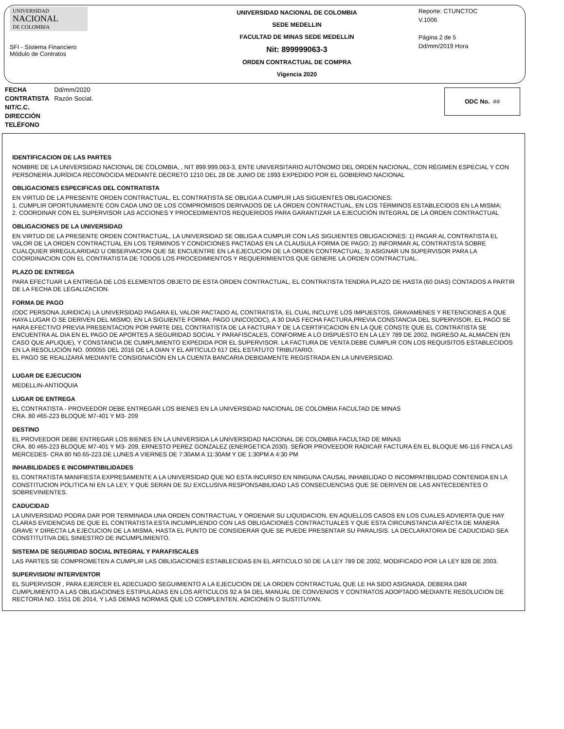UNIVERSIDAD
NACIONAL
DE COLOMBIA
SFI - Sistema Financiero
Módulo de Contratos
UNIVERSIDAD NACIONAL DE COLOMBIA
SEDE MEDELLIN
FACULTAD DE MINAS SEDE MEDELLIN
Nit: 899999063-3
ORDEN CONTRACTUAL DE COMPRA
Vigencia 2020
Reporte: CTUNCTOC
V.1006
Página 2 de 5
Dd/mm/2019 Hora
| FECHA | Dd/mm/2020 |
| CONTRATISTA | Razón Social. |
| NIT/C.C. | |
| DIRECCIÓN | |
| TELÉFONO | |
ODC No. ##
IDENTIFICACION DE LAS PARTES
NOMBRE DE LA UNIVERSIDAD NACIONAL DE COLOMBIA, , NIT 899.999.063-3, ENTE UNIVERSITARIO AUTÓNOMO DEL ORDEN NACIONAL, CON RÉGIMEN ESPECIAL Y CON PERSONERÍA JURÍDICA RECONOCIDA MEDIANTE DECRETO 1210 DEL 28 DE JUNIO DE 1993 EXPEDIDO POR EL GOBIERNO NACIONAL
OBLIGACIONES ESPECIFICAS DEL CONTRATISTA
EN VIRTUD DE LA PRESENTE ORDEN CONTRACTUAL, EL CONTRATISTA SE OBLIGA A CUMPLIR LAS SIGUIENTES OBLIGACIONES:
1. CUMPLIR OPORTUNAMENTE CON CADA UNO DE LOS COMPROMISOS DERIVADOS DE LA ORDEN CONTRACTUAL, EN LOS TÉRMINOS ESTABLECIDOS EN LA MISMA;
2. COORDINAR CON EL SUPERVISOR LAS ACCIONES Y PROCEDIMIENTOS REQUERIDOS PARA GARANTIZAR LA EJECUCIÓN INTEGRAL DE LA ORDEN CONTRACTUAL
OBLIGACIONES DE LA UNIVERSIDAD
EN VIRTUD DE LA PRESENTE ORDEN CONTRACTUAL, LA UNIVERSIDAD SE OBLIGA A CUMPLIR CON LAS SIGUIENTES OBLIGACIONES: 1) PAGAR AL CONTRATISTA EL VALOR DE LA ORDEN CONTRACTUAL EN LOS TERMINOS Y CONDICIONES PACTADAS EN LA CLAUSULA FORMA DE PAGO; 2) INFORMAR AL CONTRATISTA SOBRE CUALQUIER IRREGULARIDAD U OBSERVACION QUE SE ENCUENTRE EN LA EJECUCION DE LA ORDEN CONTRACTUAL; 3) ASIGNAR UN SUPERVISOR PARA LA COORDINACION CON EL CONTRATISTA DE TODOS LOS PROCEDIMIENTOS Y REQUERIMIENTOS QUE GENERE LA ORDEN CONTRACTUAL.
PLAZO DE ENTREGA
PARA EFECTUAR LA ENTREGA DE LOS ELEMENTOS OBJETO DE ESTA ORDEN CONTRACTUAL, EL CONTRATISTA TENDRA PLAZO DE HASTA (60 DIAS) CONTADOS A PARTIR DE LA FECHA DE LEGALIZACION.
FORMA DE PAGO
(ODC PERSONA JURIDICA) LA UNIVERSIDAD PAGARA EL VALOR PACTADO AL CONTRATISTA, EL CUAL INCLUYE LOS IMPUESTOS, GRAVAMENES Y RETENCIONES A QUE HAYA LUGAR O SE DERIVEN DEL MISMO, EN LA SIGUIENTE FORMA: PAGO UNICO(ODC), A 30 DIAS FECHA FACTURA,PREVIA CONSTANCIA DEL SUPERVISOR, EL PAGO SE HARA EFECTIVO PREVIA PRESENTACION POR PARTE DEL CONTRATISTA DE LA FACTURA Y DE LA CERTIFICACION EN LA QUE CONSTE QUE EL CONTRATISTA SE ENCUENTRA AL DIA EN EL PAGO DE APORTES A SEGURIDAD SOCIAL Y PARAFISCALES, CONFORME A LO DISPUESTO EN LA LEY 789 DE 2002, INGRESO AL ALMACEN (EN CASO QUE APLIQUE), Y CONSTANCIA DE CUMPLIMIENTO EXPEDIDA POR EL SUPERVISOR. LA FACTURA DE VENTA DEBE CUMPLIR CON LOS REQUISITOS ESTABLECIDOS EN LA RESOLUCIÓN NO. 000055 DEL 2016 DE LA DIAN Y EL ARTÍCULO 617 DEL ESTATUTO TRIBUTARIO.
EL PAGO SE REALIZARÁ MEDIANTE CONSIGNACIÓN EN LA CUENTA BANCARIA DEBIDAMENTE REGISTRADA EN LA UNIVERSIDAD.
LUGAR DE EJECUCION
MEDELLIN-ANTIOQUIA
LUGAR DE ENTREGA
EL CONTRATISTA - PROVEEDOR DEBE ENTREGAR LOS BIENES EN LA UNIVERSIDAD NACIONAL DE COLOMBIA FACULTAD DE MINAS
CRA. 80 #65-223 BLOQUE M7-401 Y M3- 209
DESTINO
EL PROVEEDOR DEBE ENTREGAR LOS BIENES EN LA UNIVERSIDA LA UNIVERSIDAD NACIONAL DE COLOMBIA FACULTAD DE MINAS
CRA. 80 #65-223 BLOQUE M7-401 Y M3- 209, ERNESTO PEREZ GONZALEZ (ENERGETICA 2030). SEÑOR PROVEEDOR RADICAR FACTURA EN EL BLOQUE M6-116 FINCA LAS MERCEDES- CRA 80 N0.65-223.DE LUNES A VIERNES DE 7:30AM A 11:30AM Y DE 1:30PM A 4:30 PM
INHABILIDADES E INCOMPATIBILIDADES
EL CONTRATISTA MANIFIESTA EXPRESAMENTE A LA UNIVERSIDAD QUE NO ESTA INCURSO EN NINGUNA CAUSAL INHABILIDAD O INCOMPATIBILIDAD CONTENIDA EN LA CONSTITUCION POLITICA NI EN LA LEY, Y QUE SERAN DE SU EXCLUSIVA RESPONSABILIDAD LAS CONSECUENCIAS QUE SE DERIVEN DE LAS ANTECEDENTES O SOBREVINIENTES.
CADUCIDAD
LA UNIVERSIDAD PODRA DAR POR TERMINADA UNA ORDEN CONTRACTUAL Y ORDENAR SU LIQUIDACION, EN AQUELLOS CASOS EN LOS CUALES ADVIERTA QUE HAY CLARAS EVIDENCIAS DE QUE EL CONTRATISTA ESTA INCUMPLIENDO CON LAS OBLIGACIONES CONTRACTUALES Y QUE ESTA CIRCUNSTANCIA AFECTA DE MANERA GRAVE Y DIRECTA LA EJECUCION DE LA MISMA, HASTA EL PUNTO DE CONSIDERAR QUE SE PUEDE PRESENTAR SU PARALISIS. LA DECLARATORIA DE CADUCIDAD SEA CONSTITUTIVA DEL SINIESTRO DE INCUMPLIMIENTO.
SISTEMA DE SEGURIDAD SOCIAL INTEGRAL Y PARAFISCALES
LAS PARTES SE COMPROMETEN A CUMPLIR LAS OBLIGACIONES ESTABLECIDAS EN EL ARTICULO 50 DE LA LEY 789 DE 2002, MODIFICADO POR LA LEY 828 DE 2003.
SUPERVISION/ INTERVENTOR
EL SUPERVISOR , PARA EJERCER EL ADECUADO SEGUIMIENTO A LA EJECUCION DE LA ORDEN CONTRACTUAL QUE LE HA SIDO ASIGNADA, DEBERA DAR CUMPLIMIENTO A LAS OBLIGACIONES ESTIPULADAS EN LOS ARTICULOS 92 A 94 DEL MANUAL DE CONVENIOS Y CONTRATOS ADOPTADO MEDIANTE RESOLUCION DE RECTORIA NO. 1551 DE 2014, Y LAS DEMAS NORMAS QUE LO COMPLENTEN, ADICIONEN O SUSTITUYAN.